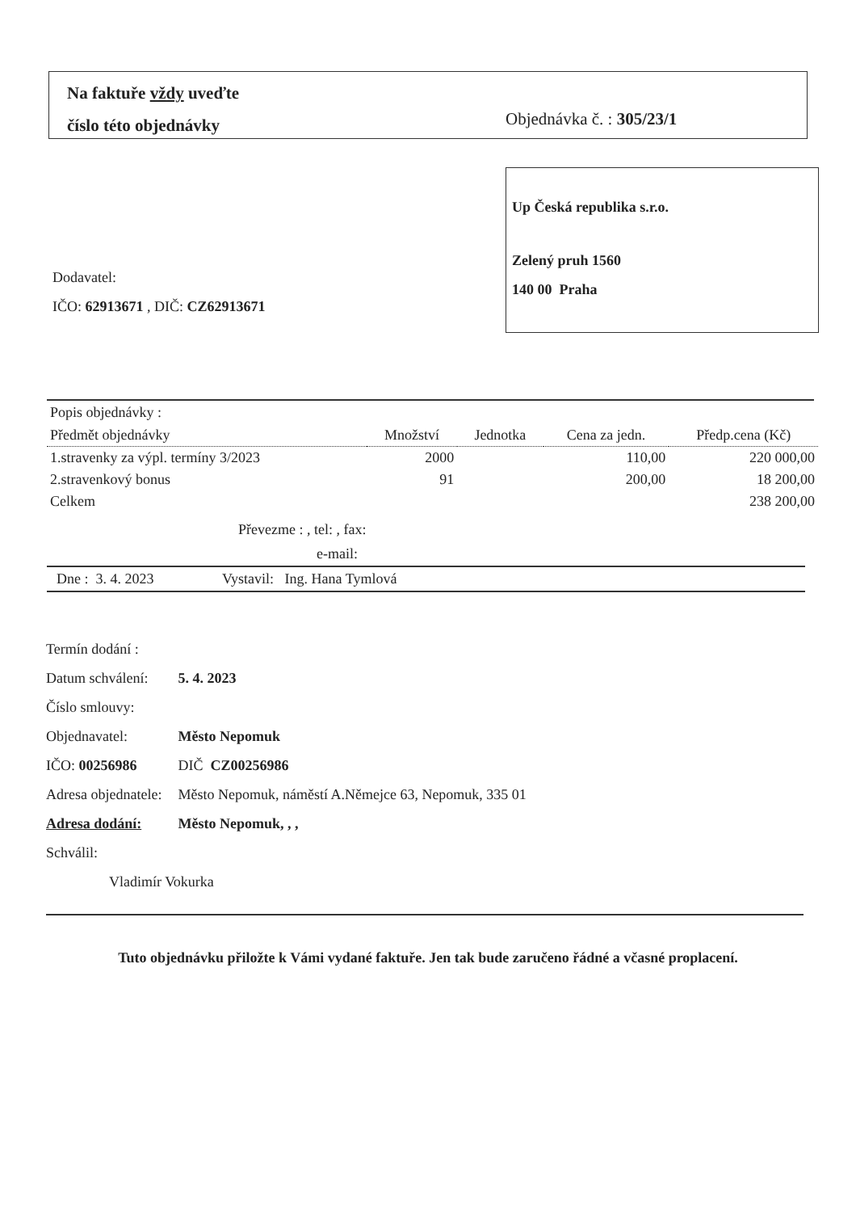Na faktuře vždy uveďte
číslo této objednávky
Objednávka č. : 305/23/1
Up Česká republika s.r.o.
Zelený pruh 1560
140 00 Praha
Dodavatel:
IČO: 62913671 , DIČ: CZ62913671
Popis objednávky :
| Předmět objednávky | Množství | Jednotka | Cena za jedn. | Předp.cena (Kč) |
| --- | --- | --- | --- | --- |
| 1.stravenky za výpl. termíny 3/2023 | 2000 | | 110,00 | 220 000,00 |
| 2.stravenkový bonus | 91 | | 200,00 | 18 200,00 |
| Celkem | | | | 238 200,00 |
Převezme : , tel: , fax:
e-mail:
Dne : 3. 4. 2023 Vystavil: Ing. Hana Tymlová
| Termín dodání : | |
| Datum schválení: | 5. 4. 2023 |
| Číslo smlouvy: | |
| Objednavatel: | Město Nepomuk |
| IČO: 00256986 | DIČ CZ00256986 |
| Adresa objednatele: | Město Nepomuk, náměstí A.Němejce 63, Nepomuk, 335 01 |
| Adresa dodání: | Město Nepomuk, , , |
| Schválil: | |
| Vladimír Vokurka | |
Tuto objednávku přiložte k Vámi vydané faktuře. Jen tak bude zaručeno řádné a včasné proplacení.